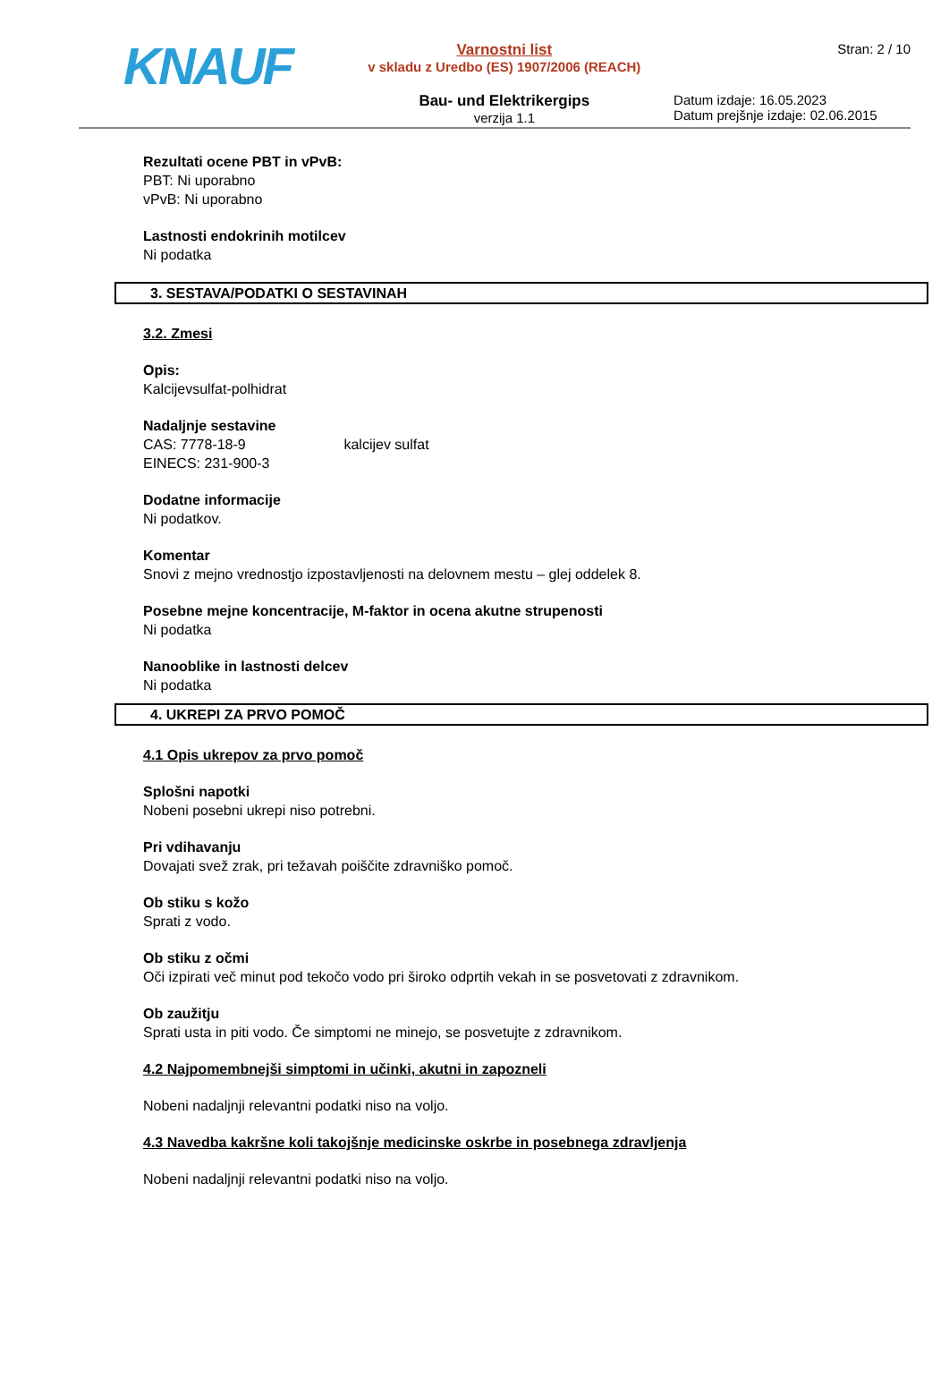KNAUF
Varnostni list
v skladu z Uredbo (ES) 1907/2006 (REACH)
Bau- und Elektrikergips
verzija 1.1
Stran: 2 / 10
Datum izdaje: 16.05.2023
Datum prejšnje izdaje: 02.06.2015
Rezultati ocene PBT in vPvB:
PBT: Ni uporabno
vPvB: Ni uporabno
Lastnosti endokrinih motilcev
Ni podatka
3. SESTAVA/PODATKI O SESTAVINAH
3.2. Zmesi
Opis:
Kalcijevsulfat-polhidrat
Nadaljnje sestavine
CAS: 7778-18-9 kalcijev sulfat
EINECS: 231-900-3
Dodatne informacije
Ni podatkov.
Komentar
Snovi z mejno vrednostjo izpostavljenosti na delovnem mestu – glej oddelek 8.
Posebne mejne koncentracije, M-faktor in ocena akutne strupenosti
Ni podatka
Nanooblike in lastnosti delcev
Ni podatka
4. UKREPI ZA PRVO POMOČ
4.1 Opis ukrepov za prvo pomoč
Splošni napotki
Nobeni posebni ukrepi niso potrebni.
Pri vdihavanju
Dovajati svež zrak, pri težavah poiščite zdravniško pomoč.
Ob stiku s kožo
Sprati z vodo.
Ob stiku z očmi
Oči izpirati več minut pod tekočo vodo pri široko odprtih vekah in se posvetovati z zdravnikom.
Ob zaužitju
Sprati usta in piti vodo. Če simptomi ne minejo, se posvetujte z zdravnikom.
4.2 Najpomembnejši simptomi in učinki, akutni in zapozneli
Nobeni nadaljnji relevantni podatki niso na voljo.
4.3 Navedba kakršne koli takojšnje medicinske oskrbe in posebnega zdravljenja
Nobeni nadaljnji relevantni podatki niso na voljo.